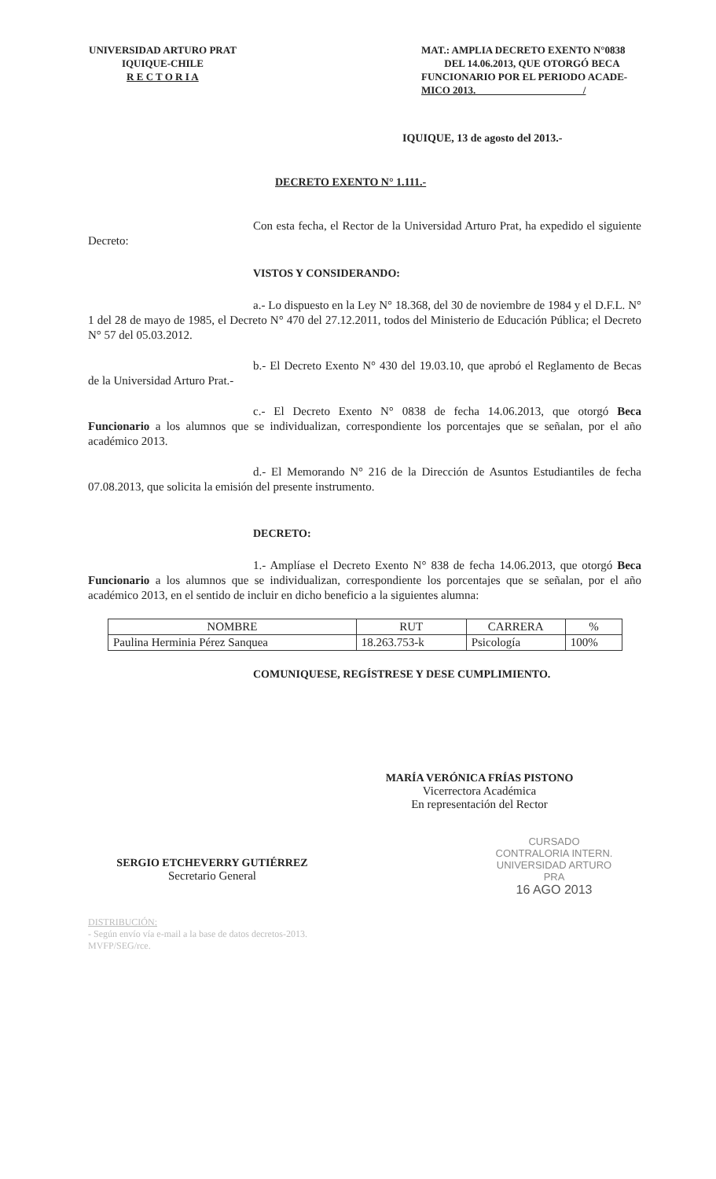UNIVERSIDAD ARTURO PRAT
IQUIQUE-CHILE
R E C T O R I A
MAT.: AMPLIA DECRETO EXENTO N°0838
DEL 14.06.2013, QUE OTORGÓ BECA
FUNCIONARIO POR EL PERIODO ACADE-
MICO 2013. /
IQUIQUE, 13 de agosto del 2013.-
DECRETO EXENTO N° 1.111.-
Con esta fecha, el Rector de la Universidad Arturo Prat, ha expedido el siguiente Decreto:
VISTOS Y CONSIDERANDO:
a.- Lo dispuesto en la Ley N° 18.368, del 30 de noviembre de 1984 y el D.F.L. N° 1 del 28 de mayo de 1985, el Decreto N° 470 del 27.12.2011, todos del Ministerio de Educación Pública; el Decreto N° 57 del 05.03.2012.
b.- El Decreto Exento N° 430 del 19.03.10, que aprobó el Reglamento de Becas de la Universidad Arturo Prat.-
c.- El Decreto Exento N° 0838 de fecha 14.06.2013, que otorgó Beca Funcionario a los alumnos que se individualizan, correspondiente los porcentajes que se señalan, por el año académico 2013.
d.- El Memorando N° 216 de la Dirección de Asuntos Estudiantiles de fecha 07.08.2013, que solicita la emisión del presente instrumento.
DECRETO:
1.- Amplíase el Decreto Exento N° 838 de fecha 14.06.2013, que otorgó Beca Funcionario a los alumnos que se individualizan, correspondiente los porcentajes que se señalan, por el año académico 2013, en el sentido de incluir en dicho beneficio a la siguientes alumna:
| NOMBRE | RUT | CARRERA | % |
| Paulina Herminia Pérez Sanquea | 18.263.753-k | Psicología | 100% |
COMUNIQUESE, REGÍSTRESE Y DESE CUMPLIMIENTO.
MARÍA VERÓNICA FRÍAS PISTONO
Vicerrectora Académica
En representación del Rector
SERGIO ETCHEVERRY GUTIÉRREZ
Secretario General
CURSADO
CONTRALORIA INTERN.
UNIVERSIDAD ARTURO PRA
16 AGO 2013
DISTRIBUCIÓN:
- Según envío vía e-mail a la base de datos decretos-2013.
MVFP/SEG/rce.